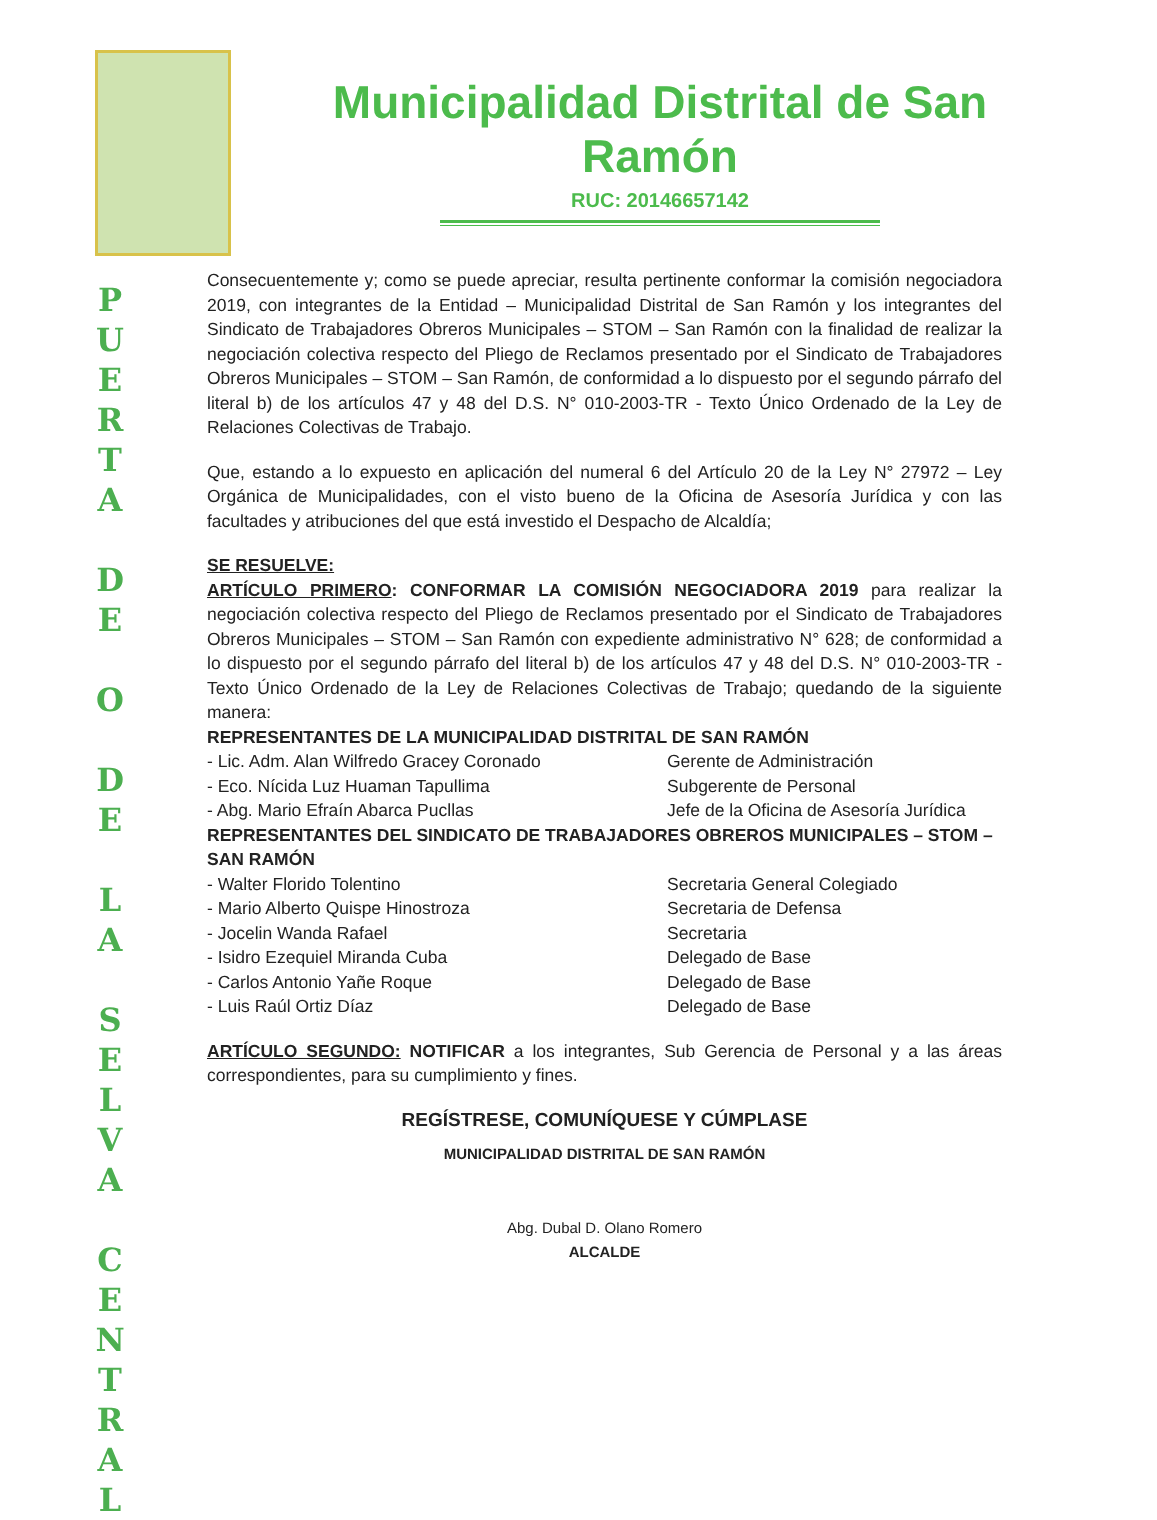P
U
E
R
T
A
D
E
O
D
E
L
A
S
E
L
V
A
C
E
N
T
R
A
L
Municipalidad Distrital de San Ramón
RUC: 20146657142
Consecuentemente y; como se puede apreciar, resulta pertinente conformar la comisión negociadora 2019, con integrantes de la Entidad – Municipalidad Distrital de San Ramón y los integrantes del Sindicato de Trabajadores Obreros Municipales – STOM – San Ramón con la finalidad de realizar la negociación colectiva respecto del Pliego de Reclamos presentado por el Sindicato de Trabajadores Obreros Municipales – STOM – San Ramón, de conformidad a lo dispuesto por el segundo párrafo del literal b) de los artículos 47 y 48 del D.S. N° 010-2003-TR - Texto Único Ordenado de la Ley de Relaciones Colectivas de Trabajo.
Que, estando a lo expuesto en aplicación del numeral 6 del Artículo 20 de la Ley N° 27972 – Ley Orgánica de Municipalidades, con el visto bueno de la Oficina de Asesoría Jurídica y con las facultades y atribuciones del que está investido el Despacho de Alcaldía;
SE RESUELVE:
ARTÍCULO PRIMERO: CONFORMAR LA COMISIÓN NEGOCIADORA 2019 para realizar la negociación colectiva respecto del Pliego de Reclamos presentado por el Sindicato de Trabajadores Obreros Municipales – STOM – San Ramón con expediente administrativo N° 628; de conformidad a lo dispuesto por el segundo párrafo del literal b) de los artículos 47 y 48 del D.S. N° 010-2003-TR - Texto Único Ordenado de la Ley de Relaciones Colectivas de Trabajo; quedando de la siguiente manera:
REPRESENTANTES DE LA MUNICIPALIDAD DISTRITAL DE SAN RAMÓN
- Lic. Adm. Alan Wilfredo Gracey Coronado Gerente de Administración
- Eco. Nícida Luz Huaman Tapullima Subgerente de Personal
- Abg. Mario Efraín Abarca Pucllas Jefe de la Oficina de Asesoría Jurídica
REPRESENTANTES DEL SINDICATO DE TRABAJADORES OBREROS MUNICIPALES – STOM – SAN RAMÓN
- Walter Florido Tolentino Secretaria General Colegiado
- Mario Alberto Quispe Hinostroza Secretaria de Defensa
- Jocelin Wanda Rafael Secretaria
- Isidro Ezequiel Miranda Cuba Delegado de Base
- Carlos Antonio Yañe Roque Delegado de Base
- Luis Raúl Ortiz Díaz Delegado de Base
ARTÍCULO SEGUNDO: NOTIFICAR a los integrantes, Sub Gerencia de Personal y a las áreas correspondientes, para su cumplimiento y fines.
REGÍSTRESE, COMUNÍQUESE Y CÚMPLASE
MUNICIPALIDAD DISTRITAL DE SAN RAMÓN
Abg. Dubal D. Olano Romero
ALCALDE